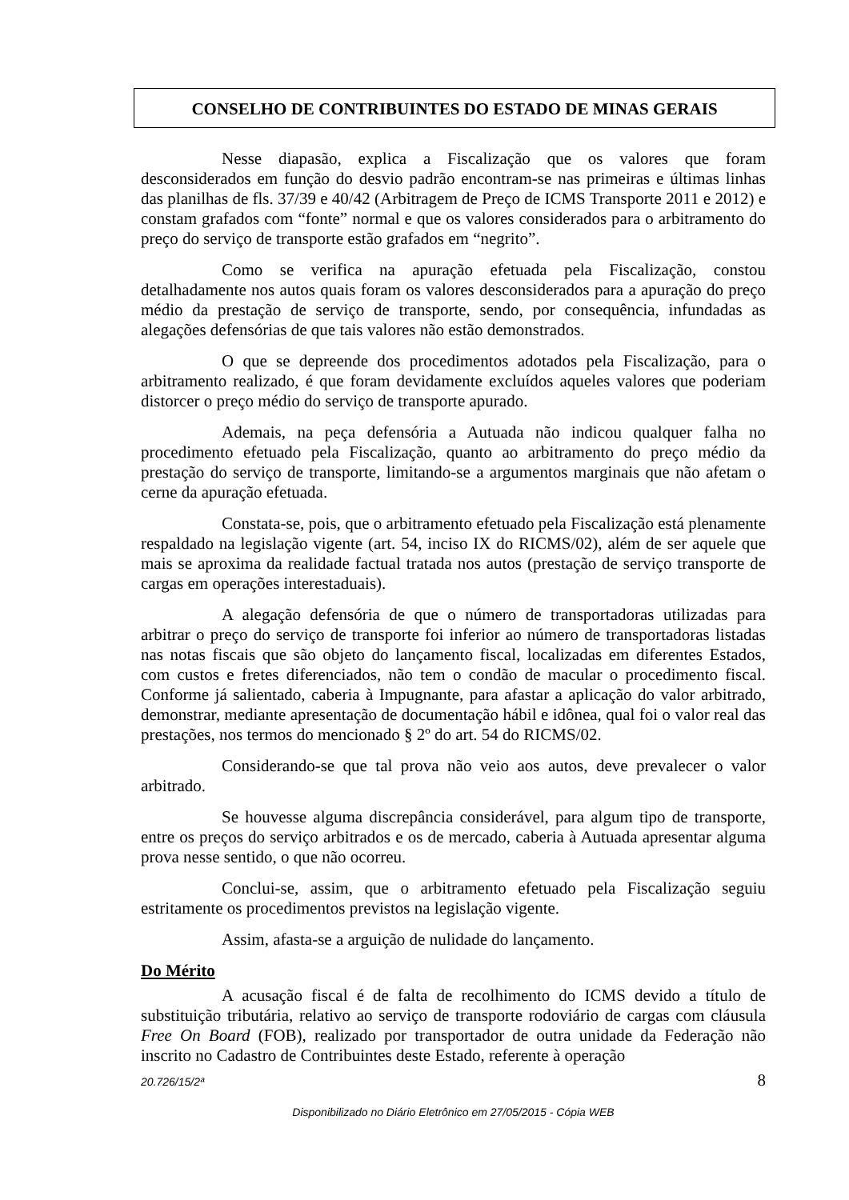CONSELHO DE CONTRIBUINTES DO ESTADO DE MINAS GERAIS
Nesse diapasão, explica a Fiscalização que os valores que foram desconsiderados em função do desvio padrão encontram-se nas primeiras e últimas linhas das planilhas de fls. 37/39 e 40/42 (Arbitragem de Preço de ICMS Transporte 2011 e 2012) e constam grafados com “fonte” normal e que os valores considerados para o arbitramento do preço do serviço de transporte estão grafados em “negrito”.
Como se verifica na apuração efetuada pela Fiscalização, constou detalhadamente nos autos quais foram os valores desconsiderados para a apuração do preço médio da prestação de serviço de transporte, sendo, por consequência, infundadas as alegações defensórias de que tais valores não estão demonstrados.
O que se depreende dos procedimentos adotados pela Fiscalização, para o arbitramento realizado, é que foram devidamente excluídos aqueles valores que poderiam distorcer o preço médio do serviço de transporte apurado.
Ademais, na peça defensória a Autuada não indicou qualquer falha no procedimento efetuado pela Fiscalização, quanto ao arbitramento do preço médio da prestação do serviço de transporte, limitando-se a argumentos marginais que não afetam o cerne da apuração efetuada.
Constata-se, pois, que o arbitramento efetuado pela Fiscalização está plenamente respaldado na legislação vigente (art. 54, inciso IX do RICMS/02), além de ser aquele que mais se aproxima da realidade factual tratada nos autos (prestação de serviço transporte de cargas em operações interestaduais).
A alegação defensória de que o número de transportadoras utilizadas para arbitrar o preço do serviço de transporte foi inferior ao número de transportadoras listadas nas notas fiscais que são objeto do lançamento fiscal, localizadas em diferentes Estados, com custos e fretes diferenciados, não tem o condão de macular o procedimento fiscal. Conforme já salientado, caberia à Impugnante, para afastar a aplicação do valor arbitrado, demonstrar, mediante apresentação de documentação hábil e idônea, qual foi o valor real das prestações, nos termos do mencionado § 2º do art. 54 do RICMS/02.
Considerando-se que tal prova não veio aos autos, deve prevalecer o valor arbitrado.
Se houvesse alguma discrepância considerável, para algum tipo de transporte, entre os preços do serviço arbitrados e os de mercado, caberia à Autuada apresentar alguma prova nesse sentido, o que não ocorreu.
Conclui-se, assim, que o arbitramento efetuado pela Fiscalização seguiu estritamente os procedimentos previstos na legislação vigente.
Assim, afasta-se a arguição de nulidade do lançamento.
Do Mérito
A acusação fiscal é de falta de recolhimento do ICMS devido a título de substituição tributária, relativo ao serviço de transporte rodoviário de cargas com cláusula Free On Board (FOB), realizado por transportador de outra unidade da Federação não inscrito no Cadastro de Contribuintes deste Estado, referente à operação
20.726/15/2ª 8
Disponibilizado no Diário Eletrônico em 27/05/2015 - Cópia WEB